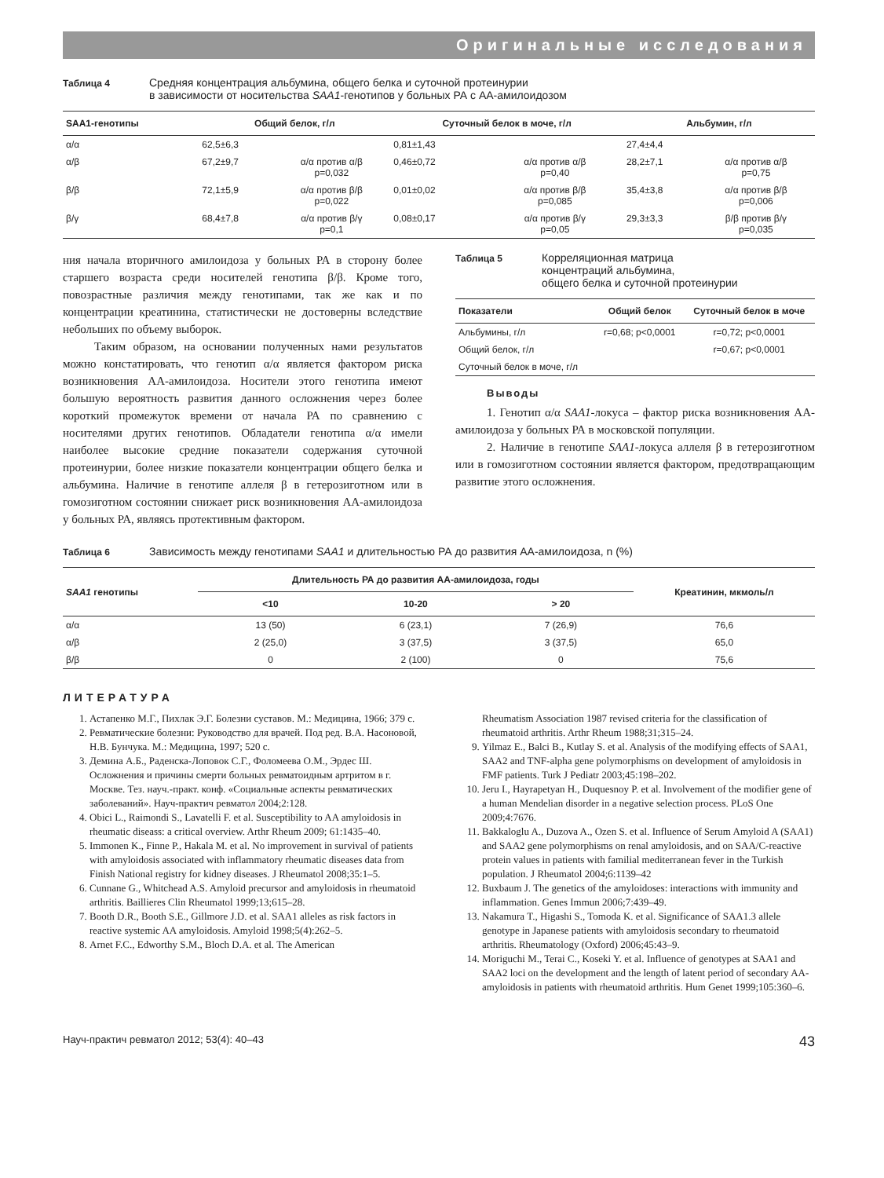Оригинальные исследования
Таблица 4 Средняя концентрация альбумина, общего белка и суточной протеинурии
в зависимости от носительства SAA1-генотипов у больных РА с АА-амилоидозом
| SAA1-генотипы | Общий белок, г/л | | Суточный белок в моче, г/л | | Альбумин, г/л | |
| --- | --- | --- | --- | --- | --- | --- |
| α/α | 62,5±6,3 | | 0,81±1,43 | | 27,4±4,4 | |
| α/β | 67,2±9,7 | α/α против α/β p=0,032 | 0,46±0,72 | α/α против α/β p=0,40 | 28,2±7,1 | α/α против α/β p=0,75 |
| β/β | 72,1±5,9 | α/α против β/β p=0,022 | 0,01±0,02 | α/α против β/β p=0,085 | 35,4±3,8 | α/α против β/β p=0,006 |
| β/γ | 68,4±7,8 | α/α против β/γ p=0,1 | 0,08±0,17 | α/α против β/γ p=0,05 | 29,3±3,3 | β/β против β/γ p=0,035 |
ния начала вторичного амилоидоза у больных РА в сторону более старшего возраста среди носителей генотипа β/β. Кроме того, повозрастные различия между генотипами, так же как и по концентрации креатинина, статистически не достоверны вследствие небольших по объему выборок.
Таким образом, на основании полученных нами результатов можно констатировать, что генотип α/α является фактором риска возникновения АА-амилоидоза. Носители этого генотипа имеют большую вероятность развития данного осложнения через более короткий промежуток времени от начала РА по сравнению с носителями других генотипов. Обладатели генотипа α/α имели наиболее высокие средние показатели содержания суточной протеинурии, более низкие показатели концентрации общего белка и альбумина. Наличие в генотипе аллеля β в гетерозиготном или в гомозиготном состоянии снижает риск возникновения АА-амилоидоза у больных РА, являясь протективным фактором.
Таблица 5 Корреляционная матрица
концентраций альбумина,
общего белка и суточной протеинурии
| Показатели | Общий белок | Суточный белок в моче |
| --- | --- | --- |
| Альбумины, г/л | r=0,68; p<0,0001 | r=0,72; p<0,0001 |
| Общий белок, г/л | | r=0,67; p<0,0001 |
| Суточный белок в моче, г/л | | |
Выводы
1. Генотип α/α SAA1-локуса – фактор риска возникновения АА-амилоидоза у больных РА в московской популяции.
2. Наличие в генотипе SAA1-локуса аллеля β в гетерозиготном или в гомозиготном состоянии является фактором, предотвращающим развитие этого осложнения.
Таблица 6 Зависимость между генотипами SAA1 и длительностью РА до развития АА-амилоидоза, n (%)
| SAA1 генотипы | Длительность РА до развития АА-амилоидоза, годы | | | Креатинин, мкмоль/л |
| --- | --- | --- | --- | --- |
| | <10 | 10-20 | > 20 | |
| α/α | 13 (50) | 6 (23,1) | 7 (26,9) | 76,6 |
| α/β | 2 (25,0) | 3 (37,5) | 3 (37,5) | 65,0 |
| β/β | 0 | 2 (100) | 0 | 75,6 |
ЛИТЕРАТУРА
1. Астапенко М.Г., Пихлак Э.Г. Болезни суставов. М.: Медицина, 1966; 379 с.
2. Ревматические болезни: Руководство для врачей. Под ред. В.А. Насоновой, Н.В. Бунчука. М.: Медицина, 1997; 520 с.
3. Демина А.Б., Раденска-Лоповок С.Г., Фоломеева О.М., Эрдес Ш. Осложнения и причины смерти больных ревматоидным артритом в г. Москве. Тез. науч.-практ. конф. «Социальные аспекты ревматических заболеваний». Науч-практич ревматол 2004;2:128.
4. Obici L., Raimondi S., Lavatelli F. et al. Susceptibility to AA amyloidosis in rheumatic diseass: a critical overview. Arthr Rheum 2009; 61:1435–40.
5. Immonen K., Finne P., Hakala M. et al. No improvement in survival of patients with amyloidosis associated with inflammatory rheumatic diseases data from Finish National registry for kidney diseases. J Rheumatol 2008;35:1–5.
6. Cunnane G., Whitchead A.S. Amyloid precursor and amyloidosis in rheumatoid arthritis. Baillieres Clin Rheumatol 1999;13;615–28.
7. Booth D.R., Booth S.E., Gillmore J.D. et al. SAA1 alleles as risk factors in reactive systemic AA amyloidosis. Amyloid 1998;5(4):262–5.
8. Arnet F.C., Edworthy S.M., Bloch D.A. et al. The American
Rheumatism Association 1987 revised criteria for the classification of rheumatoid arthritis. Arthr Rheum 1988;31;315–24.
9. Yilmaz E., Balci B., Kutlay S. et al. Analysis of the modifying effects of SAA1, SAA2 and TNF-alpha gene polymorphisms on development of amyloidosis in FMF patients. Turk J Pediatr 2003;45:198–202.
10. Jeru I., Hayrapetyan H., Duquesnoy P. et al. Involvement of the modifier gene of a human Mendelian disorder in a negative selection process. PLoS One 2009;4:7676.
11. Bakkaloglu A., Duzova A., Ozen S. et al. Influence of Serum Amyloid A (SAA1) and SAA2 gene polymorphisms on renal amyloidosis, and on SAA/C-reactive protein values in patients with familial mediterranean fever in the Turkish population. J Rheumatol 2004;6:1139–42
12. Buxbaum J. The genetics of the amyloidoses: interactions with immunity and inflammation. Genes Immun 2006;7:439–49.
13. Nakamura T., Higashi S., Tomoda K. et al. Significance of SAA1.3 allele genotype in Japanese patients with amyloidosis secondary to rheumatoid arthritis. Rheumatology (Oxford) 2006;45:43–9.
14. Moriguchi M., Terai C., Koseki Y. et al. Influence of genotypes at SAA1 and SAA2 loci on the development and the length of latent period of secondary AA-amyloidosis in patients with rheumatoid arthritis. Hum Genet 1999;105:360–6.
Науч-практич ревматол 2012; 53(4): 40–43 43